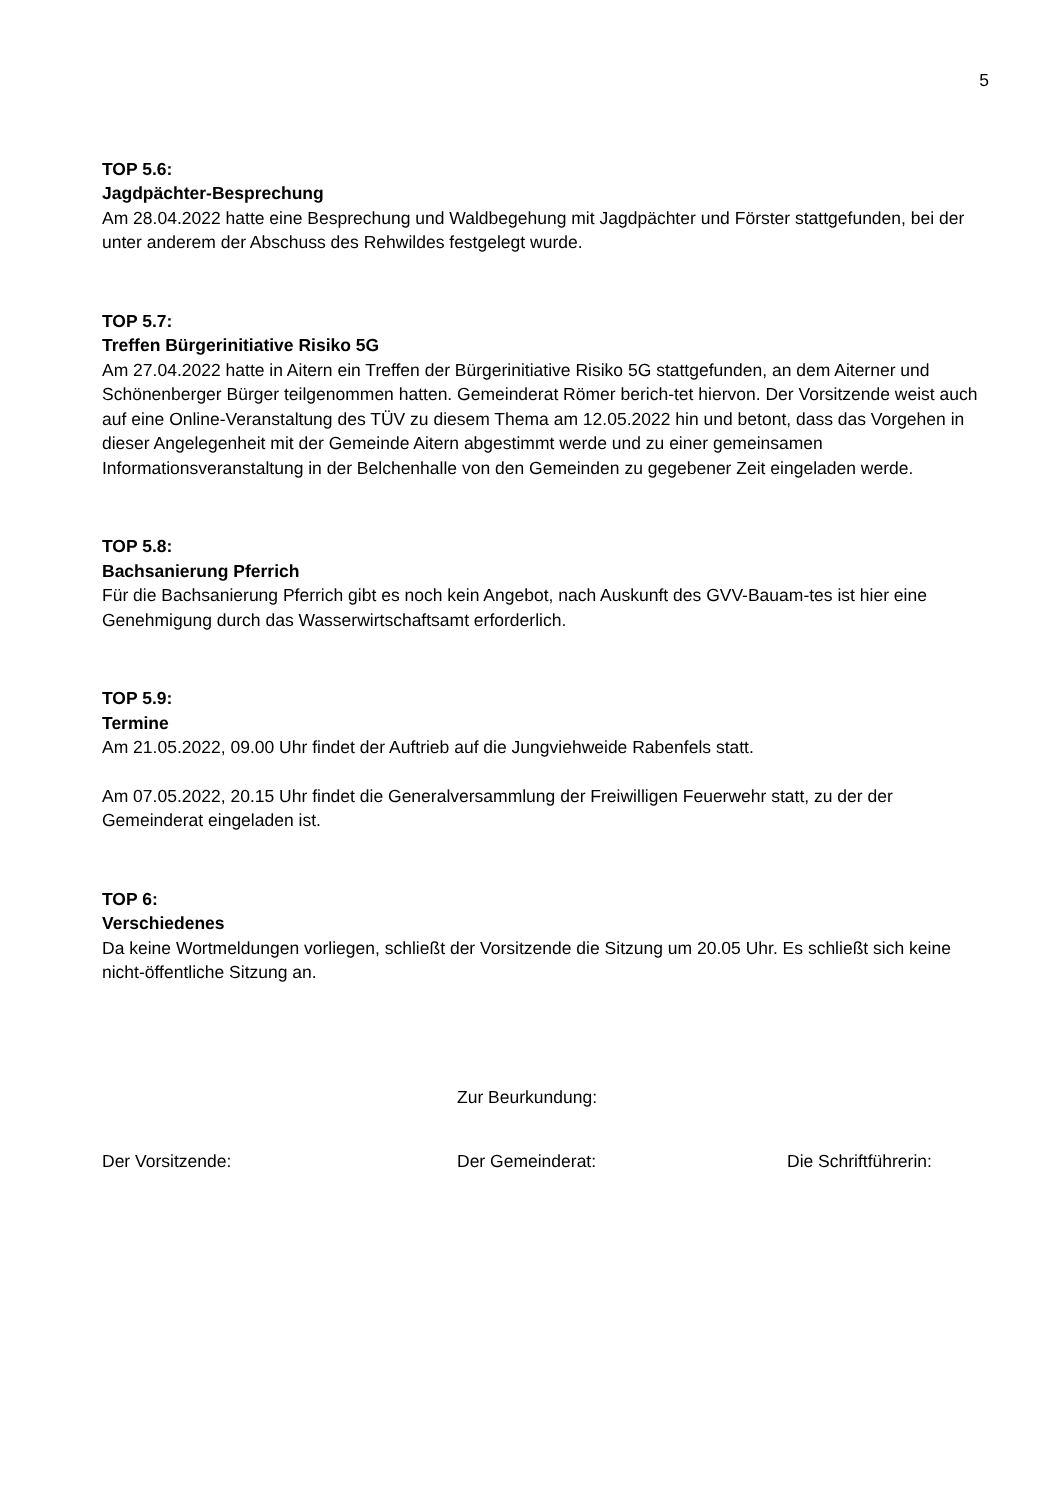5
TOP 5.6:
Jagdpächter-Besprechung
Am 28.04.2022 hatte eine Besprechung und Waldbegehung mit Jagdpächter und Förster stattgefunden, bei der unter anderem der Abschuss des Rehwildes festgelegt wurde.
TOP 5.7:
Treffen Bürgerinitiative Risiko 5G
Am 27.04.2022 hatte in Aitern ein Treffen der Bürgerinitiative Risiko 5G stattgefunden, an dem Aiterner und Schönenberger Bürger teilgenommen hatten. Gemeinderat Römer berich-tet hiervon. Der Vorsitzende weist auch auf eine Online-Veranstaltung des TÜV zu diesem Thema am 12.05.2022 hin und betont, dass das Vorgehen in dieser Angelegenheit mit der Gemeinde Aitern abgestimmt werde und zu einer gemeinsamen Informationsveranstaltung in der Belchenhalle von den Gemeinden zu gegebener Zeit eingeladen werde.
TOP 5.8:
Bachsanierung Pferrich
Für die Bachsanierung Pferrich gibt es noch kein Angebot, nach Auskunft des GVV-Bauam-tes ist hier eine Genehmigung durch das Wasserwirtschaftsamt erforderlich.
TOP 5.9:
Termine
Am 21.05.2022, 09.00 Uhr findet der Auftrieb auf die Jungviehweide Rabenfels statt.
Am 07.05.2022, 20.15 Uhr findet die Generalversammlung der Freiwilligen Feuerwehr statt, zu der der Gemeinderat eingeladen ist.
TOP 6:
Verschiedenes
Da keine Wortmeldungen vorliegen, schließt der Vorsitzende die Sitzung um 20.05 Uhr. Es schließt sich keine nicht-öffentliche Sitzung an.
Zur Beurkundung:
Der Vorsitzende: Der Gemeinderat: Die Schriftführerin: